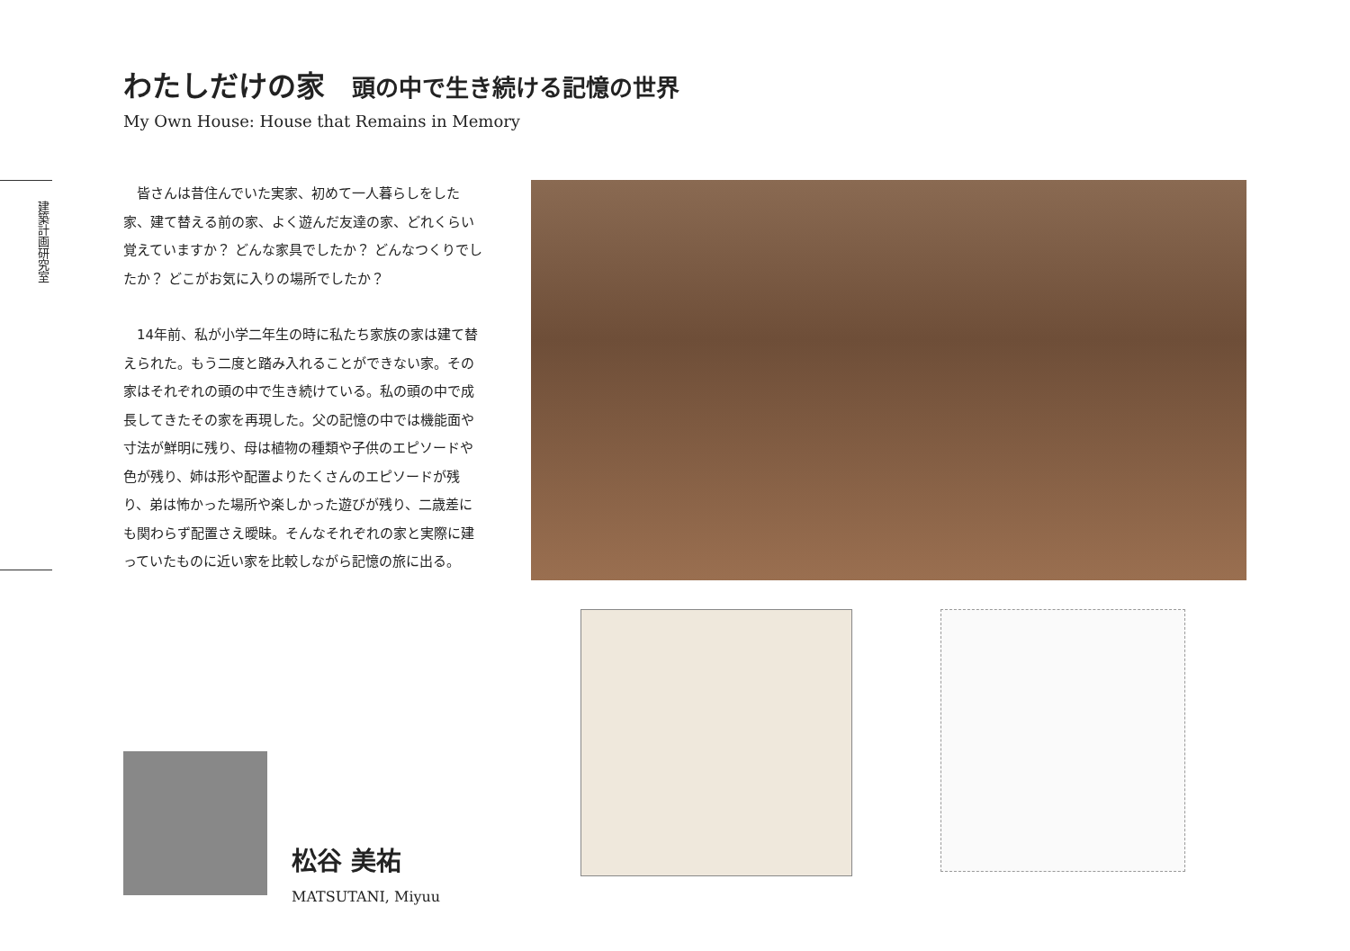わたしだけの家 頭の中で生き続ける記憶の世界
My Own House: House that Remains in Memory
建築計画研究室
　皆さんは昔住んでいた実家、初めて一人暮らしをした家、建て替える前の家、よく遊んだ友達の家、どれくらい覚えていますか？ どんな家具でしたか？ どんなつくりでしたか？ どこがお気に入りの場所でしたか？
　14年前、私が小学二年生の時に私たち家族の家は建て替えられた。もう二度と踏み入れることができない家。その家はそれぞれの頭の中で生き続けている。私の頭の中で成長してきたその家を再現した。父の記憶の中では機能面や寸法が鮮明に残り、母は植物の種類や子供のエピソードや色が残り、姉は形や配置よりたくさんのエピソードが残り、弟は怖かった場所や楽しかった遊びが残り、二歳差にも関わらず配置さえ曖昧。そんなそれぞれの家と実際に建っていたものに近い家を比較しながら記憶の旅に出る。
松谷 美祐
MATSUTANI, Miyuu